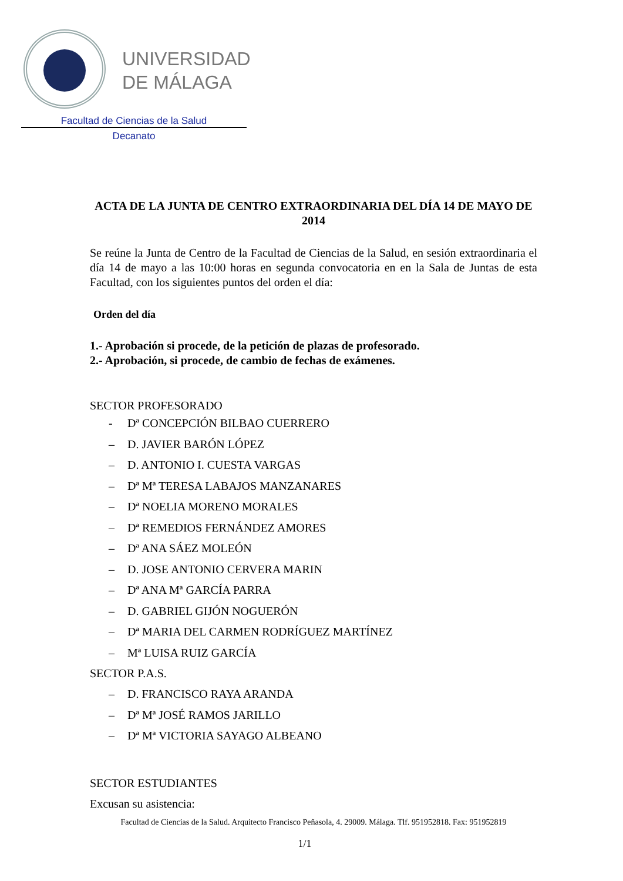UNIVERSIDAD
DE MÁLAGA
Facultad de Ciencias de la Salud
Decanato
ACTA DE LA JUNTA DE CENTRO EXTRAORDINARIA DEL DÍA 14 DE MAYO DE 2014
Se reúne la Junta de Centro de la Facultad de Ciencias de la Salud, en sesión extraordinaria el día 14 de mayo a las 10:00 horas en segunda convocatoria en en la Sala de Juntas de esta Facultad, con los siguientes puntos del orden el día:
Orden del día
1.- Aprobación si procede, de la petición de plazas de profesorado.
2.- Aprobación, si procede, de cambio de fechas de exámenes.
SECTOR PROFESORADO
- Dª CONCEPCIÓN BILBAO CUERRERO
– D. JAVIER BARÓN LÓPEZ
– D. ANTONIO I. CUESTA VARGAS
– Dª Mª TERESA LABAJOS MANZANARES
– Dª NOELIA MORENO MORALES
– Dª REMEDIOS FERNÁNDEZ AMORES
– Dª ANA SÁEZ MOLEÓN
– D. JOSE ANTONIO CERVERA MARIN
– Dª ANA Mª GARCÍA PARRA
– D. GABRIEL GIJÓN NOGUERÓN
– Dª MARIA DEL CARMEN RODRÍGUEZ MARTÍNEZ
– Mª LUISA RUIZ GARCÍA
SECTOR P.A.S.
– D. FRANCISCO RAYA ARANDA
– Dª Mª JOSÉ RAMOS JARILLO
– Dª Mª VICTORIA SAYAGO ALBEANO
SECTOR ESTUDIANTES
Excusan su asistencia:
Facultad de Ciencias de la Salud. Arquitecto Francisco Peñasola, 4. 29009. Málaga. Tlf. 951952818. Fax: 951952819
1/1